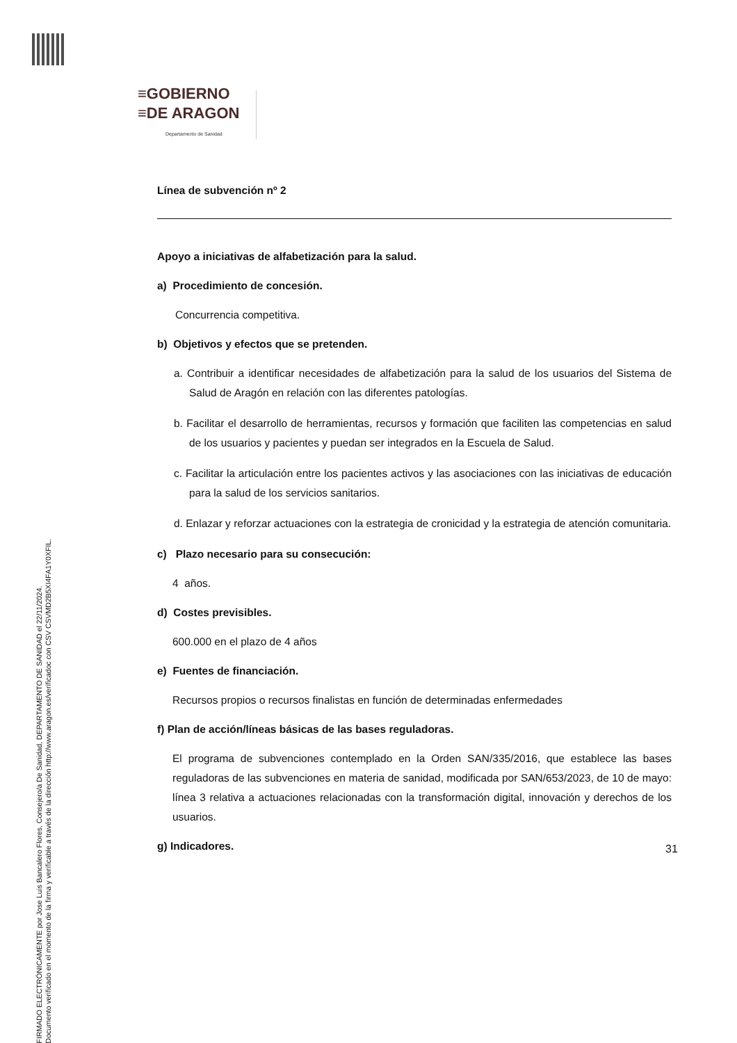≡GOBIERNO
≡DE ARAGON
Departamento de Sanidad
Línea de subvención nº 2
Apoyo a iniciativas de alfabetización para la salud.
a) Procedimiento de concesión.
Concurrencia competitiva.
b) Objetivos y efectos que se pretenden.
a. Contribuir a identificar necesidades de alfabetización para la salud de los usuarios del Sistema de Salud de Aragón en relación con las diferentes patologías.
b. Facilitar el desarrollo de herramientas, recursos y formación que faciliten las competencias en salud de los usuarios y pacientes y puedan ser integrados en la Escuela de Salud.
c. Facilitar la articulación entre los pacientes activos y las asociaciones con las iniciativas de educación para la salud de los servicios sanitarios.
d. Enlazar y reforzar actuaciones con la estrategia de cronicidad y la estrategia de atención comunitaria.
c) Plazo necesario para su consecución:
4 años.
d) Costes previsibles.
600.000 en el plazo de 4 años
e) Fuentes de financiación.
Recursos propios o recursos finalistas en función de determinadas enfermedades
f) Plan de acción/líneas básicas de las bases reguladoras.
El programa de subvenciones contemplado en la Orden SAN/335/2016, que establece las bases reguladoras de las subvenciones en materia de sanidad, modificada por SAN/653/2023, de 10 de mayo: línea 3 relativa a actuaciones relacionadas con la transformación digital, innovación y derechos de los usuarios.
g) Indicadores.
31
FIRMADO ELECTRÓNICAMENTE por Jose Luis Bancalero Flores, Consejero/a De Sanidad, DEPARTAMENTO DE SANIDAD el 22/11/2024.
Documento verificado en el momento de la firma y verificable a través de la dirección http://www.aragon.es/verificadoc con CSV CSVMD2B5XI4FA1Y0XFIL.